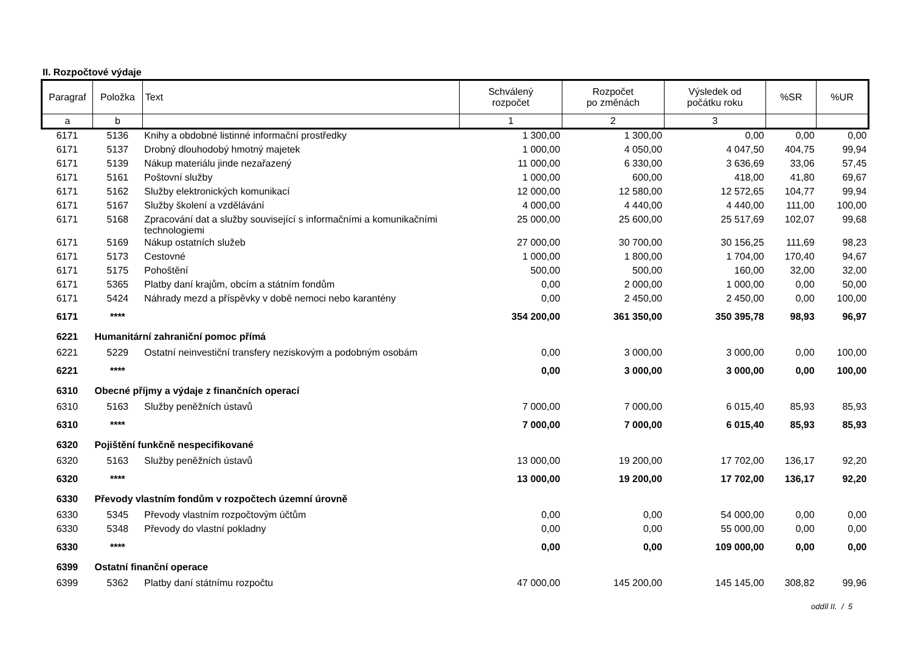II. Rozpočtové výdaje
| Paragraf | Položka | Text | Schválený rozpočet | Rozpočet po změnách | Výsledek od počátku roku | %SR | %UR |
| --- | --- | --- | --- | --- | --- | --- | --- |
| a | b | | 1 | 2 | 3 | | |
| 6171 | 5136 | Knihy a obdobné listinné informační prostředky | 1 300,00 | 1 300,00 | 0,00 | 0,00 | 0,00 |
| 6171 | 5137 | Drobný dlouhodobý hmotný majetek | 1 000,00 | 4 050,00 | 4 047,50 | 404,75 | 99,94 |
| 6171 | 5139 | Nákup materiálu jinde nezařazený | 11 000,00 | 6 330,00 | 3 636,69 | 33,06 | 57,45 |
| 6171 | 5161 | Poštovní služby | 1 000,00 | 600,00 | 418,00 | 41,80 | 69,67 |
| 6171 | 5162 | Služby elektronických komunikací | 12 000,00 | 12 580,00 | 12 572,65 | 104,77 | 99,94 |
| 6171 | 5167 | Služby školení a vzdělávání | 4 000,00 | 4 440,00 | 4 440,00 | 111,00 | 100,00 |
| 6171 | 5168 | Zpracování dat a služby související s informačními a komunikačními technologiemi | 25 000,00 | 25 600,00 | 25 517,69 | 102,07 | 99,68 |
| 6171 | 5169 | Nákup ostatních služeb | 27 000,00 | 30 700,00 | 30 156,25 | 111,69 | 98,23 |
| 6171 | 5173 | Cestovné | 1 000,00 | 1 800,00 | 1 704,00 | 170,40 | 94,67 |
| 6171 | 5175 | Pohoštění | 500,00 | 500,00 | 160,00 | 32,00 | 32,00 |
| 6171 | 5365 | Platby daní krajům, obcím a státním fondům | 0,00 | 2 000,00 | 1 000,00 | 0,00 | 50,00 |
| 6171 | 5424 | Náhrady mezd a příspěvky v době nemoci nebo karantény | 0,00 | 2 450,00 | 2 450,00 | 0,00 | 100,00 |
| 6171 | **** | | 354 200,00 | 361 350,00 | 350 395,78 | 98,93 | 96,97 |
| 6221 | Humanitární zahraniční pomoc přímá | | | | | | |
| 6221 | 5229 | Ostatní neinvestiční transfery neziskovým a podobným osobám | 0,00 | 3 000,00 | 3 000,00 | 0,00 | 100,00 |
| 6221 | **** | | 0,00 | 3 000,00 | 3 000,00 | 0,00 | 100,00 |
| 6310 | Obecné příjmy a výdaje z finančních operací | | | | | | |
| 6310 | 5163 | Služby peněžních ústavů | 7 000,00 | 7 000,00 | 6 015,40 | 85,93 | 85,93 |
| 6310 | **** | | 7 000,00 | 7 000,00 | 6 015,40 | 85,93 | 85,93 |
| 6320 | Pojištění funkčně nespecifikované | | | | | | |
| 6320 | 5163 | Služby peněžních ústavů | 13 000,00 | 19 200,00 | 17 702,00 | 136,17 | 92,20 |
| 6320 | **** | | 13 000,00 | 19 200,00 | 17 702,00 | 136,17 | 92,20 |
| 6330 | Převody vlastním fondům v rozpočtech územní úrovně | | | | | | |
| 6330 | 5345 | Převody vlastním rozpočtovým účtům | 0,00 | 0,00 | 54 000,00 | 0,00 | 0,00 |
| 6330 | 5348 | Převody do vlastní pokladny | 0,00 | 0,00 | 55 000,00 | 0,00 | 0,00 |
| 6330 | **** | | 0,00 | 0,00 | 109 000,00 | 0,00 | 0,00 |
| 6399 | Ostatní finanční operace | | | | | | |
| 6399 | 5362 | Platby daní státnímu rozpočtu | 47 000,00 | 145 200,00 | 145 145,00 | 308,82 | 99,96 |
oddíl II. / 5